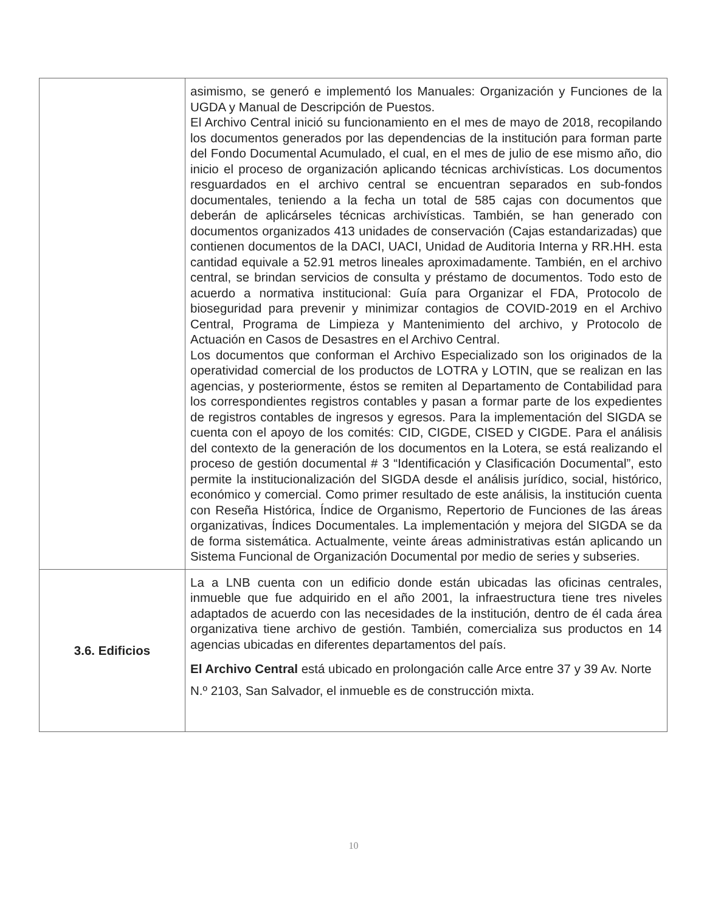| | asimismo, se generó e implementó los Manuales: Organización y Funciones de la UGDA y Manual de Descripción de Puestos. El Archivo Central inició su funcionamiento en el mes de mayo de 2018, recopilando los documentos generados por las dependencias de la institución para forman parte del Fondo Documental Acumulado, el cual, en el mes de julio de ese mismo año, dio inicio el proceso de organización aplicando técnicas archivísticas. Los documentos resguardados en el archivo central se encuentran separados en sub-fondos documentales, teniendo a la fecha un total de 585 cajas con documentos que deberán de aplicárseles técnicas archivísticas. También, se han generado con documentos organizados 413 unidades de conservación (Cajas estandarizadas) que contienen documentos de la DACI, UACI, Unidad de Auditoria Interna y RR.HH. esta cantidad equivale a 52.91 metros lineales aproximadamente. También, en el archivo central, se brindan servicios de consulta y préstamo de documentos. Todo esto de acuerdo a normativa institucional: Guía para Organizar el FDA, Protocolo de bioseguridad para prevenir y minimizar contagios de COVID-2019 en el Archivo Central, Programa de Limpieza y Mantenimiento del archivo, y Protocolo de Actuación en Casos de Desastres en el Archivo Central. Los documentos que conforman el Archivo Especializado son los originados de la operatividad comercial de los productos de LOTRA y LOTIN, que se realizan en las agencias, y posteriormente, éstos se remiten al Departamento de Contabilidad para los correspondientes registros contables y pasan a formar parte de los expedientes de registros contables de ingresos y egresos. Para la implementación del SIGDA se cuenta con el apoyo de los comités: CID, CIGDE, CISED y CIGDE. Para el análisis del contexto de la generación de los documentos en la Lotera, se está realizando el proceso de gestión documental # 3 “Identificación y Clasificación Documental”, esto permite la institucionalización del SIGDA desde el análisis jurídico, social, histórico, económico y comercial. Como primer resultado de este análisis, la institución cuenta con Reseña Histórica, Índice de Organismo, Repertorio de Funciones de las áreas organizativas, Índices Documentales. La implementación y mejora del SIGDA se da de forma sistemática. Actualmente, veinte áreas administrativas están aplicando un Sistema Funcional de Organización Documental por medio de series y subseries. |
| 3.6. Edificios | La a LNB cuenta con un edificio donde están ubicadas las oficinas centrales, inmueble que fue adquirido en el año 2001, la infraestructura tiene tres niveles adaptados de acuerdo con las necesidades de la institución, dentro de él cada área organizativa tiene archivo de gestión. También, comercializa sus productos en 14 agencias ubicadas en diferentes departamentos del país. El Archivo Central está ubicado en prolongación calle Arce entre 37 y 39 Av. Norte N.º 2103, San Salvador, el inmueble es de construcción mixta. |
10